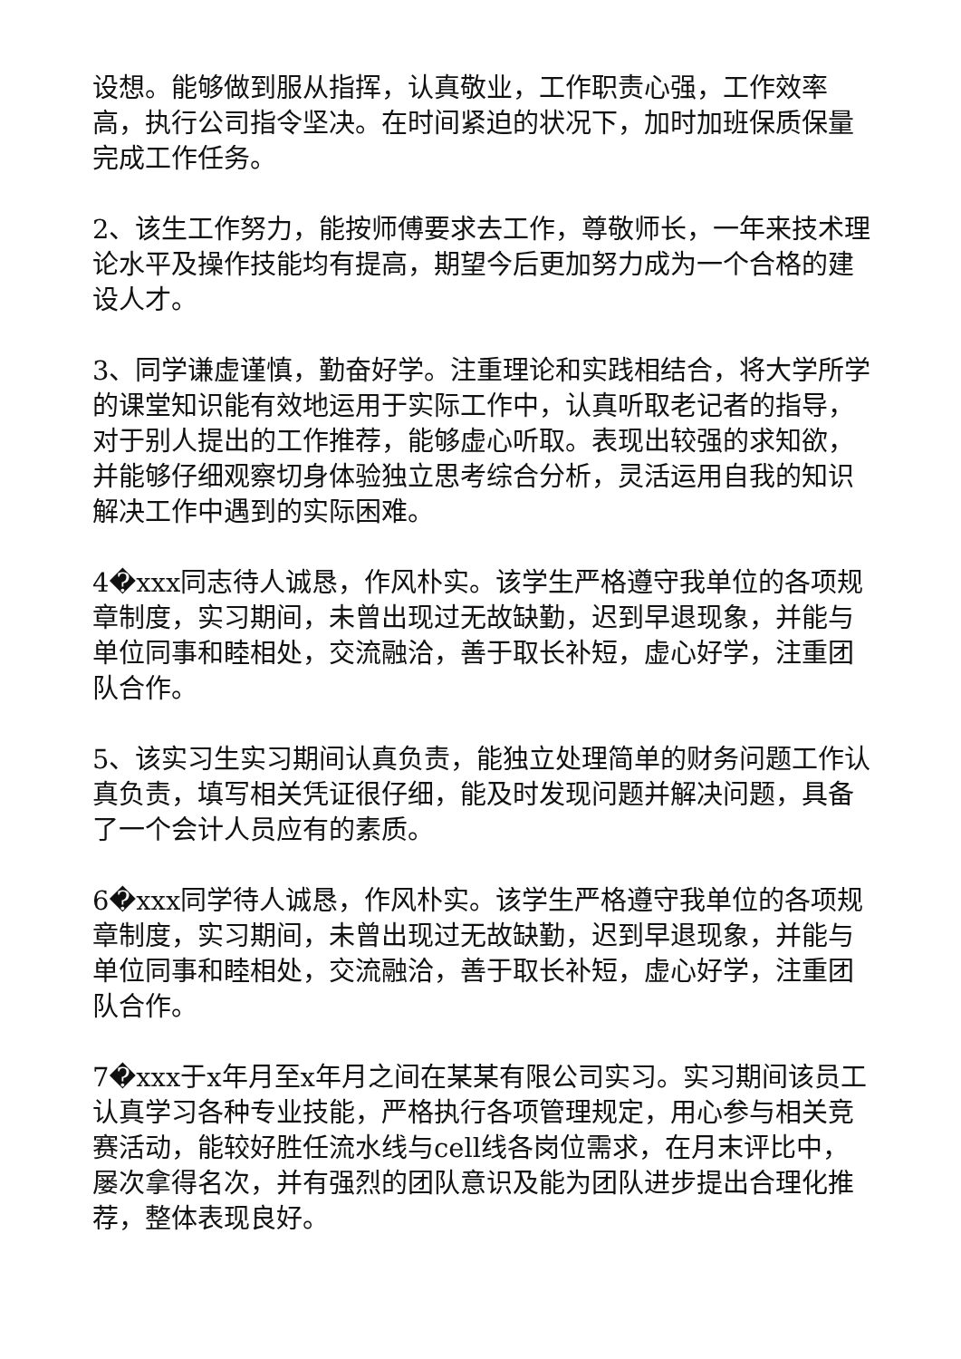设想。能够做到服从指挥，认真敬业，工作职责心强，工作效率高，执行公司指令坚决。在时间紧迫的状况下，加时加班保质保量完成工作任务。
2、该生工作努力，能按师傅要求去工作，尊敬师长，一年来技术理论水平及操作技能均有提高，期望今后更加努力成为一个合格的建设人才。
3、同学谦虚谨慎，勤奋好学。注重理论和实践相结合，将大学所学的课堂知识能有效地运用于实际工作中，认真听取老记者的指导，对于别人提出的工作推荐，能够虚心听取。表现出较强的求知欲，并能够仔细观察切身体验独立思考综合分析，灵活运用自我的知识解决工作中遇到的实际困难。
4�xxx同志待人诚恳，作风朴实。该学生严格遵守我单位的各项规章制度，实习期间，未曾出现过无故缺勤，迟到早退现象，并能与单位同事和睦相处，交流融洽，善于取长补短，虚心好学，注重团队合作。
5、该实习生实习期间认真负责，能独立处理简单的财务问题工作认真负责，填写相关凭证很仔细，能及时发现问题并解决问题，具备了一个会计人员应有的素质。
6�xxx同学待人诚恳，作风朴实。该学生严格遵守我单位的各项规章制度，实习期间，未曾出现过无故缺勤，迟到早退现象，并能与单位同事和睦相处，交流融洽，善于取长补短，虚心好学，注重团队合作。
7�xxx于x年月至x年月之间在某某有限公司实习。实习期间该员工认真学习各种专业技能，严格执行各项管理规定，用心参与相关竞赛活动，能较好胜任流水线与cell线各岗位需求，在月末评比中，屡次拿得名次，并有强烈的团队意识及能为团队进步提出合理化推荐，整体表现良好。